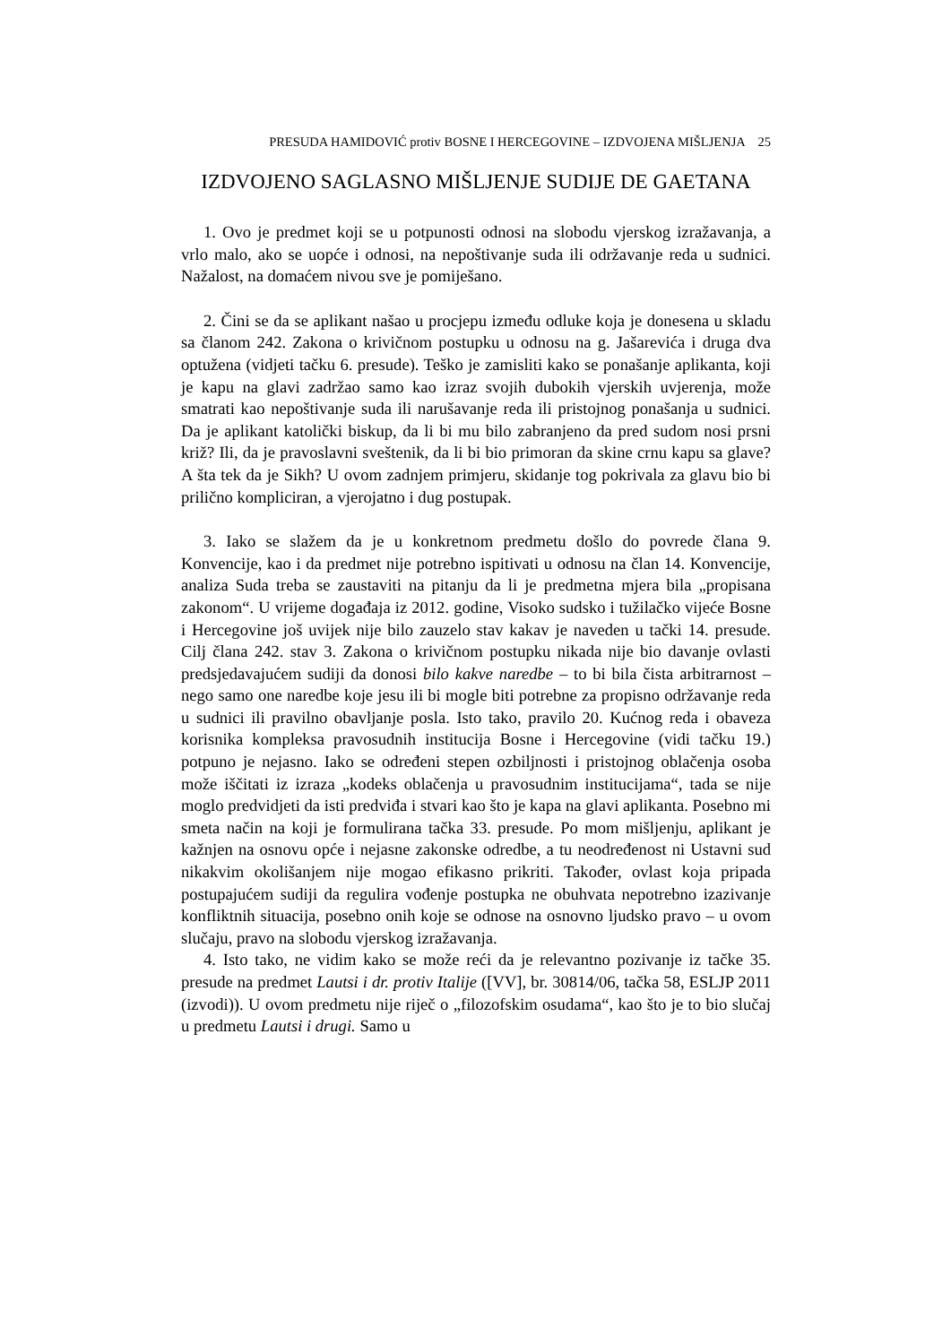PRESUDA HAMIDOVIĆ protiv BOSNE I HERCEGOVINE – IZDVOJENA MIŠLJENJA 25
IZDVOJENO SAGLASNO MIŠLJENJE SUDIJE DE GAETANA
1. Ovo je predmet koji se u potpunosti odnosi na slobodu vjerskog izražavanja, a vrlo malo, ako se uopće i odnosi, na nepoštivanje suda ili održavanje reda u sudnici. Nažalost, na domaćem nivou sve je pomiješano.
2. Čini se da se aplikant našao u procjepu između odluke koja je donesena u skladu sa članom 242. Zakona o krivičnom postupku u odnosu na g. Jašarevića i druga dva optužena (vidjeti tačku 6. presude). Teško je zamisliti kako se ponašanje aplikanta, koji je kapu na glavi zadržao samo kao izraz svojih dubokih vjerskih uvjerenja, može smatrati kao nepoštivanje suda ili narušavanje reda ili pristojnog ponašanja u sudnici. Da je aplikant katolički biskup, da li bi mu bilo zabranjeno da pred sudom nosi prsni križ? Ili, da je pravoslavni sveštenik, da li bi bio primoran da skine crnu kapu sa glave? A šta tek da je Sikh? U ovom zadnjem primjeru, skidanje tog pokrivala za glavu bio bi prilično kompliciran, a vjerojatno i dug postupak.
3. Iako se slažem da je u konkretnom predmetu došlo do povrede člana 9. Konvencije, kao i da predmet nije potrebno ispitivati u odnosu na član 14. Konvencije, analiza Suda treba se zaustaviti na pitanju da li je predmetna mjera bila „propisana zakonom“. U vrijeme događaja iz 2012. godine, Visoko sudsko i tužilačko vijeće Bosne i Hercegovine još uvijek nije bilo zauzelo stav kakav je naveden u tački 14. presude. Cilj člana 242. stav 3. Zakona o krivičnom postupku nikada nije bio davanje ovlasti predsjedavajućem sudiji da donosi bilo kakve naredbe – to bi bila čista arbitrarnost – nego samo one naredbe koje jesu ili bi mogle biti potrebne za propisno održavanje reda u sudnici ili pravilno obavljanje posla. Isto tako, pravilo 20. Kućnog reda i obaveza korisnika kompleksa pravosudnih institucija Bosne i Hercegovine (vidi tačku 19.) potpuno je nejasno. Iako se određeni stepen ozbiljnosti i pristojnog oblačenja osoba može iščitati iz izraza „kodeks oblačenja u pravosudnim institucijama“, tada se nije moglo predvidjeti da isti predviđa i stvari kao što je kapa na glavi aplikanta. Posebno mi smeta način na koji je formulirana tačka 33. presude. Po mom mišljenju, aplikant je kažnjen na osnovu opće i nejasne zakonske odredbe, a tu neodređenost ni Ustavni sud nikakvim okolišanjem nije mogao efikasno prikriti. Također, ovlast koja pripada postupajućem sudiji da regulira vođenje postupka ne obuhvata nepotrebno izazivanje konfliktnih situacija, posebno onih koje se odnose na osnovno ljudsko pravo – u ovom slučaju, pravo na slobodu vjerskog izražavanja.
4. Isto tako, ne vidim kako se može reći da je relevantno pozivanje iz tačke 35. presude na predmet Lautsi i dr. protiv Italije ([VV], br. 30814/06, tačka 58, ESLJP 2011 (izvodi)). U ovom predmetu nije riječ o „filozofskim osudama“, kao što je to bio slučaj u predmetu Lautsi i drugi. Samo u